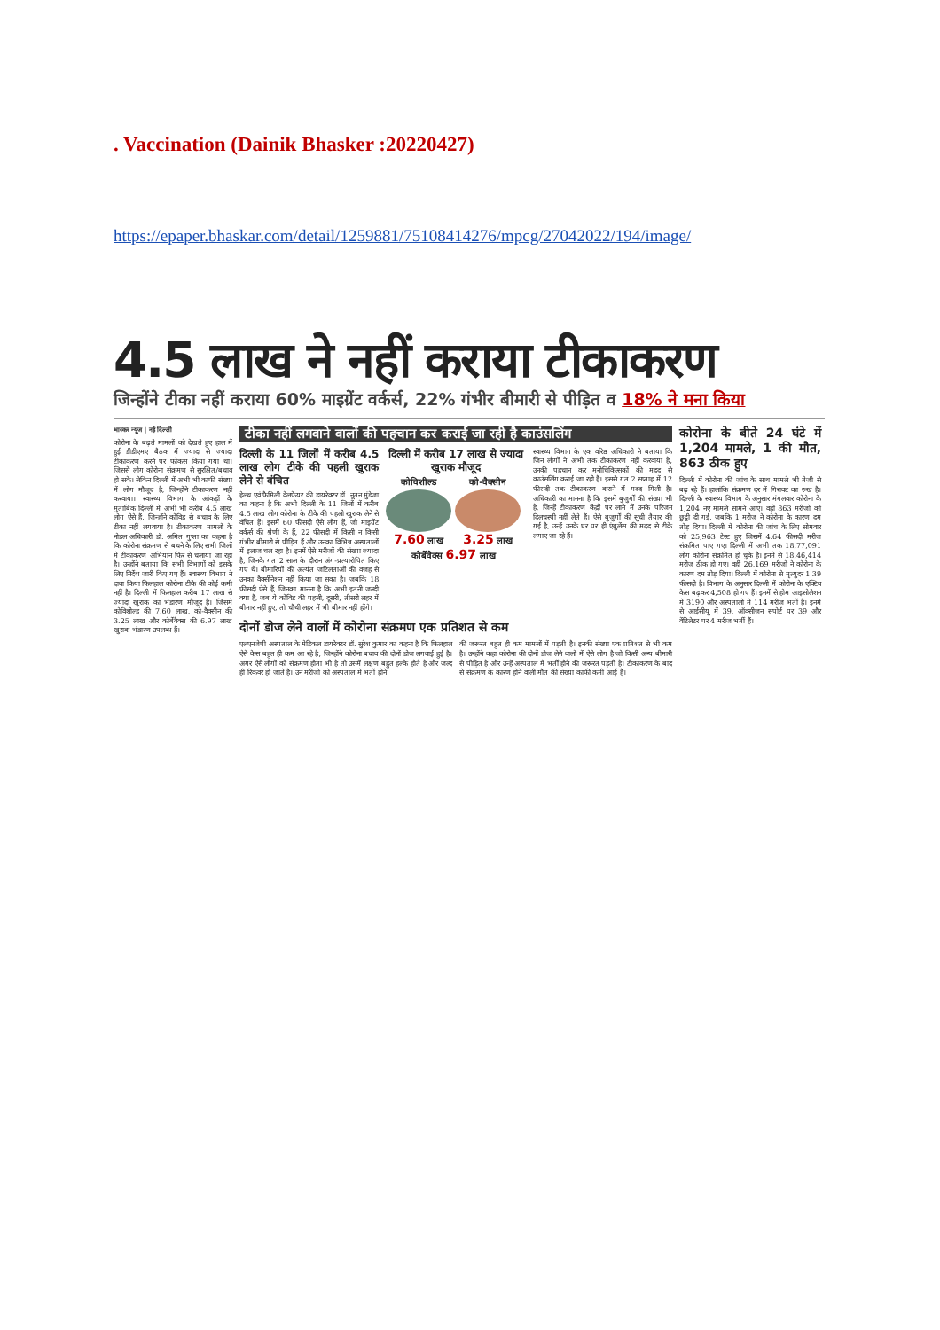. Vaccination (Dainik Bhasker :20220427)
https://epaper.bhaskar.com/detail/1259881/75108414276/mpcg/27042022/194/image/
4.5 लाख ने नहीं कराया टीकाकरण
जिन्होंने टीका नहीं कराया 60% माइग्रेंट वर्कर्स, 22% गंभीर बीमारी से पीड़ित व 18% ने मना किया
भास्कर न्यूज | नई दिल्ली
कोरोना के बढ़ते मामलों को देखते हुए हाल में हुई डीडीएमए बैठक में ज्यादा से ज्यादा टीकाकरण करने पर फोकस किया गया था। जिससे लोग कोरोना संक्रमण से सुरक्षित/बचाव हो सकें। लेकिन दिल्ली में अभी भी काफी संख्या में लोग मौजूद है, जिन्होंने टीकाकरण नहीं करवाया। स्वास्थ्य विभाग के आंकड़ों के मुताबिक दिल्ली में अभी भी करीब 4.5 लाख लोग ऐसे हैं, जिन्होंने कोविड से बचाव के लिए टीका नहीं लगवाया है। टीकाकरण मामलों के नोडल अधिकारी डॉ. अमित गुप्ता का कहना है कि कोरोना संक्रमण से बचने के लिए सभी जिलों में टीकाकरण अभियान फिर से चलाया जा रहा है। उन्होंने बताया कि सभी विभागों को इसके लिए निर्देश जारी किए गए हैं। स्वास्थ्य विभाग ने दावा किया फिलहाल कोरोना टीके की कोई कमी नहीं है। दिल्ली में फिलहाल करीब 17 लाख से ज्यादा खुराक का भंडारण मौजूद है। जिसमें कोविशील्ड की 7.60 लाख, को-वैक्सीन की 3.25 लाख और कोर्बेवैक्स की 6.97 लाख खुराक भंडारण उपलब्ध हैं।
टीका नहीं लगवाने वालों की पहचान कर कराई जा रही है काउंसलिंग
दिल्ली के 11 जिलों में करीब 4.5 लाख लोग टीके की पहली खुराक लेने से वंचित
हेल्थ एवं फैमिली वेलफेयर की डायरेक्टर डॉ. नूतन मुंडेजा का कहना है कि अभी दिल्ली के 11 जिलों में करीब 4.5 लाख लोग कोरोना के टीके की पहली खुराक लेने से वंचित हैं। इसमें 60 फीसदी ऐसे लोग हैं, जो माइग्रेंट वर्कर्स की श्रेणी के हैं, 22 फीसदी में किसी न किसी गंभीर बीमारी से पीड़ित हैं और उनका विभिन्न अस्पतालों में इलाज चल रहा है। इनमें ऐसे मरीजों की संख्या ज्यादा है, जिनके गत 2 साल के दौरान अंग-प्रत्यारोपित किए गए थे। बीमारियों की अत्यंत जटिलताओं की वजह से उनका वैक्सीनेशन नहीं किया जा सका है। जबकि 18 फीसदी ऐसे हैं, जिनका मानना है कि अभी इतनी जल्दी क्या है, जब ये कोविड की पहली, दूसरी, तीसरी लहर में बीमार नहीं हुए, तो चौथी लहर में भी बीमार नहीं होंगे।
दिल्ली में करीब 17 लाख से ज्यादा खुराक मौजूद
कोविशील्ड
7.60 लाख
को-वैक्सीन
3.25 लाख
कोर्बेवैक्स 6.97 लाख
स्वास्थ्य विभाग के एक वरिष्ठ अधिकारी ने बताया कि जिन लोगों ने अभी तक टीकाकरण नहीं करवाया है, उनकी पहचान कर मनोचिकित्सकों की मदद से काउंसलिंग कराई जा रही है। इससे गत 2 सप्ताह में 12 फीसदी तक टीकाकरण कराने में मदद मिली है। अधिकारी का मानना है कि इसमें बुजुर्गों की संख्या भी है, जिन्हें टीकाकरण केंद्रों पर लाने में उनके परिजन दिलचस्पी नहीं लेते हैं। ऐसे बुजुर्गों की सूची तैयार की गई है, उन्हें उनके घर पर ही एंबुलेंस की मदद से टीके लगाए जा रहे हैं।
दोनों डोज लेने वालों में कोरोना संक्रमण एक प्रतिशत से कम
एलएनजेपी अस्पताल के मेडिकल डायरेक्टर डॉ. सुरेश कुमार का कहना है कि फिलहाल ऐसे केस बहुत ही कम आ रहे है, जिन्होंने कोरोना बचाव की दोनों डोज लगवाई हुई है। अगर ऐसे लोगों को संक्रमण होता भी है तो उसमें लक्षण बहुत हल्के होते है और जल्द ही रिकवर हो जाते है। उन मरीजों को अस्पताल में भर्ती होने
की जरूरत बहुत ही कम मामलों में पड़ती है। इनकी संख्या एक प्रतिशत से भी कम है। उन्होंने कहा कोरोना की दोनों डोज लेने वालों में ऐसे लोग है जो किसी अन्य बीमारी से पीड़ित है और उन्हें अस्पताल में भर्ती होने की जरूरत पड़ती है। टीकाकरण के बाद से संक्रमण के कारण होने वाली मौत की संख्या काफी कमी आई है।
कोरोना के बीते 24 घंटे में 1,204 मामले, 1 की मौत, 863 ठीक हुए
दिल्ली में कोरोना की जांच के साथ मामले भी तेजी से बढ़ रहे हैं। हालांकि संक्रमण दर में गिरावट का रुख है। दिल्ली के स्वास्थ्य विभाग के अनुसार मंगलवार कोरोना के 1,204 नए मामले सामने आए। वहीं 863 मरीजों को छुट्टी दी गई, जबकि 1 मरीज ने कोरोना के कारण दम तोड़ दिया। दिल्ली में कोरोना की जांच के लिए सोमवार को 25,963 टेस्ट हुए जिसमें 4.64 फीसदी मरीज संक्रमित पाए गए। दिल्ली में अभी तक 18,77,091 लोग कोरोना संक्रमित हो चुके हैं। इनमें से 18,46,414 मरीज ठीक हो गए। वहीं 26,169 मरीजों ने कोरोना के कारण दम तोड़ दिया। दिल्ली में कोरोना से मृत्युदर 1.39 फीसदी है। विभाग के अनुसार दिल्ली में कोरोना के एक्टिव केस बढ़कर 4,508 हो गए हैं। इनमें से होम आइसोलेशन में 3190 और अस्पतालों में 114 मरीज भर्ती हैं। इनमें से आईसीयू में 39, ऑक्सीजन सपोर्ट पर 39 और वेंटिलेटर पर 4 मरीज भर्ती हैं।